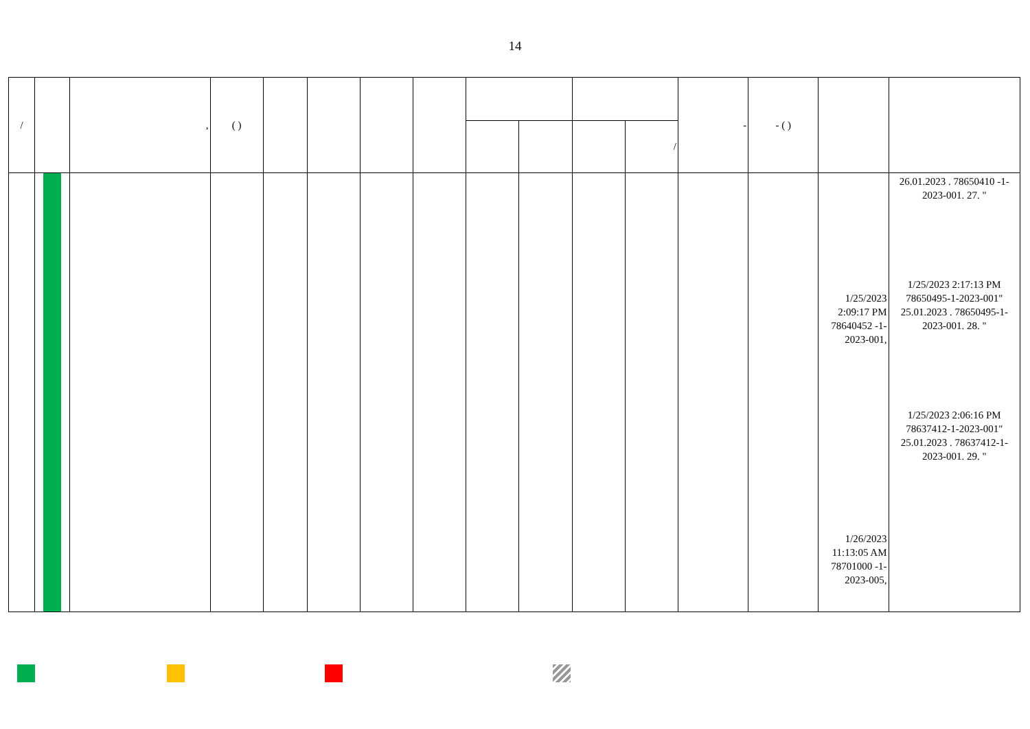14
| / | | , | ( ) | | | | | | | | | - | - ( ) | | |
| --- | --- | --- | --- | --- | --- | --- | --- | --- | --- | --- | --- | --- | --- | --- | --- |
| | | | | | | | | | | | / | | | | |
| | | | | | | | | | | | | | | 1/25/2023 2:09:17 PM 78640452 -1-2023-001, 1/26/2023 11:13:05 AM 78701000 -1-2023-005, | 26.01.2023 . 78650410 -1-2023-001. 27. " 1/25/2023 2:17:13 PM 78650495-1-2023-001" 25.01.2023 . 78650495-1-2023-001. 28. " 1/25/2023 2:06:16 PM 78637412-1-2023-001" 25.01.2023 . 78637412-1-2023-001. 29. " |